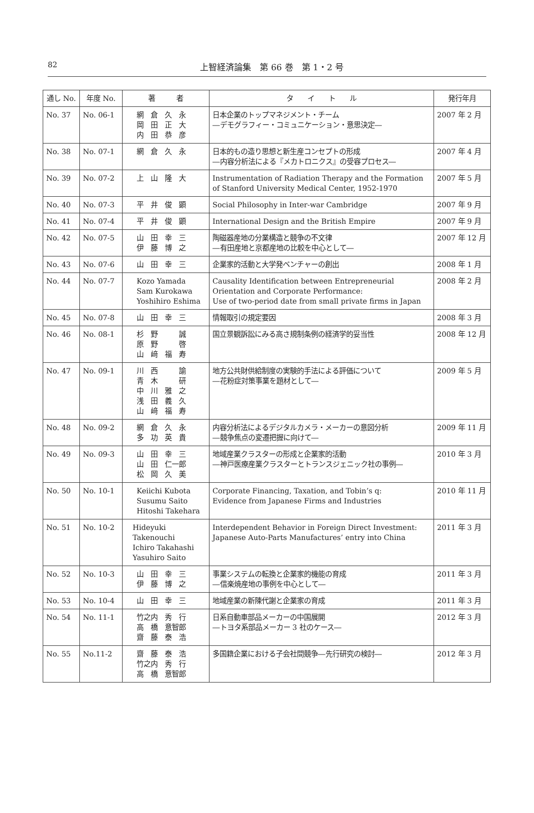82
上智経済論集　第 66 巻　第 1・2 号
| 通し No. | 年度 No. | 著 者 | タ イ ト ル | 発行年月 |
| --- | --- | --- | --- | --- |
| No. 37 | No. 06-1 | 網 倉 久 永 岡 田 正 大 内 田 恭 彦 | 日本企業のトップマネジメント・チーム ―デモグラフィー・コミュニケーション・意思決定― | 2007 年 2 月 |
| No. 38 | No. 07-1 | 網 倉 久 永 | 日本的もの造り思想と新生産コンセプトの形成 ―内容分析法による『メカトロニクス』の受容プロセス― | 2007 年 4 月 |
| No. 39 | No. 07-2 | 上 山 隆 大 | Instrumentation of Radiation Therapy and the Formation of Stanford University Medical Center, 1952-1970 | 2007 年 5 月 |
| No. 40 | No. 07-3 | 平 井 俊 顕 | Social Philosophy in Inter-war Cambridge | 2007 年 9 月 |
| No. 41 | No. 07-4 | 平 井 俊 顕 | International Design and the British Empire | 2007 年 9 月 |
| No. 42 | No. 07-5 | 山 田 幸 三 伊 藤 博 之 | 陶磁器産地の分業構造と競争の不文律 ―有田産地と京都産地の比較を中心として― | 2007 年 12 月 |
| No. 43 | No. 07-6 | 山 田 幸 三 | 企業家的活動と大学発ベンチャーの創出 | 2008 年 1 月 |
| No. 44 | No. 07-7 | Kozo Yamada Sam Kurokawa Yoshihiro Eshima | Causality Identification between Entrepreneurial Orientation and Corporate Performance: Use of two-period date from small private firms in Japan | 2008 年 2 月 |
| No. 45 | No. 07-8 | 山 田 幸 三 | 情報取引の規定要因 | 2008 年 3 月 |
| No. 46 | No. 08-1 | 杉 野 誠 原 野 啓 山 﨑 福 寿 | 国立景観訴訟にみる高さ規制条例の経済学的妥当性 | 2008 年 12 月 |
| No. 47 | No. 09-1 | 川 西 諭 青 木 研 中 川 雅 之 浅 田 義 久 山 﨑 福 寿 | 地方公共財供給制度の実験的手法による評価について ―花粉症対策事業を題材として― | 2009 年 5 月 |
| No. 48 | No. 09-2 | 網 倉 久 永 多 功 英 貴 | 内容分析法によるデジタルカメラ・メーカーの意図分析 ―競争焦点の変遷把握に向けて― | 2009 年 11 月 |
| No. 49 | No. 09-3 | 山 田 幸 三 山 田 仁一郎 松 岡 久 美 | 地域産業クラスターの形成と企業家的活動 ―神戸医療産業クラスターとトランスジェニック社の事例― | 2010 年 3 月 |
| No. 50 | No. 10-1 | Keiichi Kubota Susumu Saito Hitoshi Takehara | Corporate Financing, Taxation, and Tobin’s q: Evidence from Japanese Firms and Industries | 2010 年 11 月 |
| No. 51 | No. 10-2 | Hideyuki Takenouchi Ichiro Takahashi Yasuhiro Saito | Interdependent Behavior in Foreign Direct Investment: Japanese Auto-Parts Manufactures’ entry into China | 2011 年 3 月 |
| No. 52 | No. 10-3 | 山 田 幸 三 伊 藤 博 之 | 事業システムの転換と企業家的機能の育成 ―信楽焼産地の事例を中心として― | 2011 年 3 月 |
| No. 53 | No. 10-4 | 山 田 幸 三 | 地域産業の新陳代謝と企業家の育成 | 2011 年 3 月 |
| No. 54 | No. 11-1 | 竹之内 秀 行 高 橋 意智郎 齋 藤 泰 浩 | 日系自動車部品メーカーの中国展開 ―トヨタ系部品メーカー 3 社のケース― | 2012 年 3 月 |
| No. 55 | No.11-2 | 齋 藤 泰 浩 竹之内 秀 行 高 橋 意智郎 | 多国籍企業における子会社間競争―先行研究の検討― | 2012 年 3 月 |